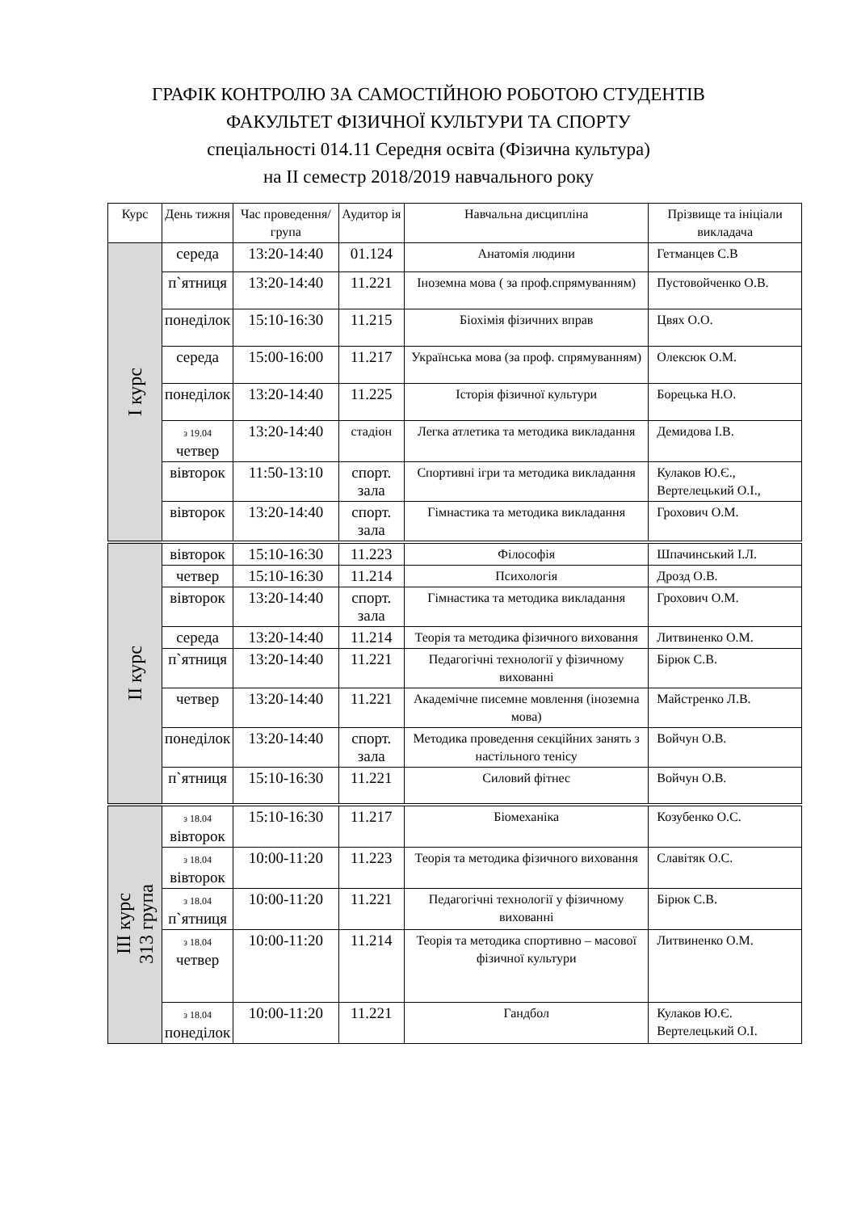ГРАФІК КОНТРОЛЮ ЗА САМОСТІЙНОЮ РОБОТОЮ СТУДЕНТІВ
ФАКУЛЬТЕТ ФІЗИЧНОЇ КУЛЬТУРИ ТА СПОРТУ
спеціальності 014.11 Середня освіта (Фізична культура)
на ІІ семестр 2018/2019 навчального року
| Курс | День тижня | Час проведення/ група | Аудитор ія | Навчальна дисципліна | Прізвище та ініціали викладача |
| --- | --- | --- | --- | --- | --- |
| І курс | середа | 13:20-14:40 | 01.124 | Анатомія людини | Гетманцев С.В |
| | п`ятниця | 13:20-14:40 | 11.221 | Іноземна мова ( за проф.спрямуванням) | Пустовойченко О.В. |
| | понеділок | 15:10-16:30 | 11.215 | Біохімія фізичних вправ | Цвях О.О. |
| | середа | 15:00-16:00 | 11.217 | Українська мова (за проф. спрямуванням) | Олексюк О.М. |
| | понеділок | 13:20-14:40 | 11.225 | Історія фізичної культури | Борецька Н.О. |
| | з 19.04 четвер | 13:20-14:40 | стадіон | Легка атлетика та методика викладання | Демидова І.В. |
| | вівторок | 11:50-13:10 | спорт. зала | Спортивні ігри та методика викладання | Кулаков Ю.Є., Вертелецький О.І., |
| | вівторок | 13:20-14:40 | спорт. зала | Гімнастика та методика викладання | Грохович О.М. |
| ІІ курс | вівторок | 15:10-16:30 | 11.223 | Філософія | Шпачинський І.Л. |
| | четвер | 15:10-16:30 | 11.214 | Психологія | Дрозд О.В. |
| | вівторок | 13:20-14:40 | спорт. зала | Гімнастика та методика викладання | Грохович О.М. |
| | середа | 13:20-14:40 | 11.214 | Теорія та методика фізичного виховання | Литвиненко О.М. |
| | п`ятниця | 13:20-14:40 | 11.221 | Педагогічні технології у фізичному вихованні | Бірюк С.В. |
| | четвер | 13:20-14:40 | 11.221 | Академічне писемне мовлення (іноземна мова) | Майстренко Л.В. |
| | понеділок | 13:20-14:40 | спорт. зала | Методика проведення секційних занять з настільного тенісу | Войчун О.В. |
| | п`ятниця | 15:10-16:30 | 11.221 | Силовий фітнес | Войчун О.В. |
| ІІІ курс 313 група | з 18.04 вівторок | 15:10-16:30 | 11.217 | Біомеханіка | Козубенко О.С. |
| | з 18.04 вівторок | 10:00-11:20 | 11.223 | Теорія та методика фізичного виховання | Славітяк О.С. |
| | з 18.04 п`ятниця | 10:00-11:20 | 11.221 | Педагогічні технології у фізичному вихованні | Бірюк С.В. |
| | з 18.04 четвер | 10:00-11:20 | 11.214 | Теорія та методика спортивно – масової фізичної культури | Литвиненко О.М. |
| | з 18.04 понеділок | 10:00-11:20 | 11.221 | Гандбол | Кулаков Ю.Є. Вертелецький О.І. |